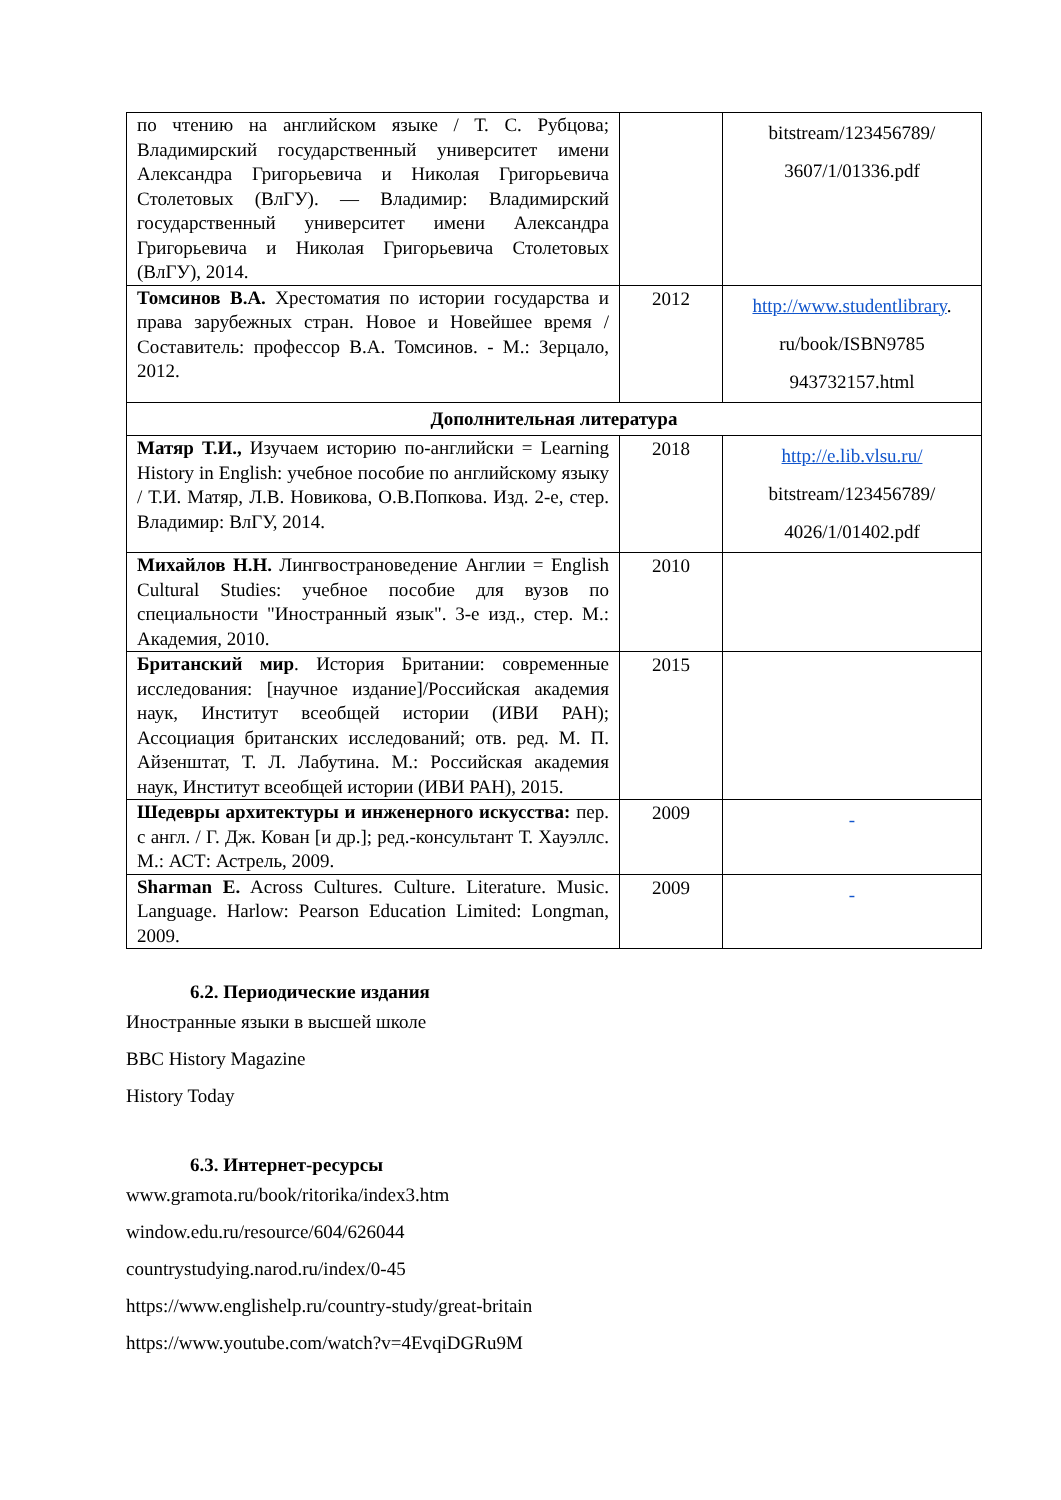| по чтению на английском языке / Т. С. Рубцова; Владимирский государственный университет имени Александра Григорьевича и Николая Григорьевича Столетовых (ВлГУ). — Владимир: Владимирский государственный университет имени Александра Григорьевича и Николая Григорьевича Столетовых (ВлГУ), 2014. | | bitstream/123456789/ 3607/1/01336.pdf |
| Томсинов В.А. Хрестоматия по истории государства и права зарубежных стран. Новое и Новейшее время / Составитель: профессор В.А. Томсинов. - М.: Зерцало, 2012. | 2012 | http://www.studentlibrary . ru/book/ISBN9785 943732157.html |
| Дополнительная литература | | |
| Матяр Т.И., Изучаем историю по-английски = Learning History in English: учебное пособие по английскому языку / Т.И. Матяр, Л.В. Новикова, О.В.Попкова. Изд. 2-е, стер. Владимир: ВлГУ, 2014. | 2018 | http://e.lib.vlsu.ru/ bitstream/123456789/ 4026/1/01402.pdf |
| Михайлов Н.Н. Лингвострановедение Англии = English Cultural Studies: учебное пособие для вузов по специальности "Иностранный язык". 3-е изд., стер. М.: Академия, 2010. | 2010 | |
| Британский мир . История Британии: современные исследования: [научное издание]/Российская академия наук, Институт всеобщей истории (ИВИ РАН); Ассоциация британских исследований; отв. ред. М. П. Айзенштат, Т. Л. Лабутина. М.: Российская академия наук, Институт всеобщей истории (ИВИ РАН), 2015. | 2015 | |
| Шедевры архитектуры и инженерного искусства: пер. с англ. / Г. Дж. Кован [и др.]; ред.-консультант Т. Хауэллс. М.: АСТ: Астрель, 2009. | 2009 | - |
| Sharman E. Across Cultures. Culture. Literature. Music. Language. Harlow: Pearson Education Limited: Longman, 2009. | 2009 | - |
6.2. Периодические издания
Иностранные языки в высшей школе
BBC History Magazine
History Today
6.3. Интернет-ресурсы
www.gramota.ru/book/ritorika/index3.htm
window.edu.ru/resource/604/626044
countrystudying.narod.ru/index/0-45
https://www.englishelp.ru/country-study/great-britain
https://www.youtube.com/watch?v=4EvqiDGRu9M